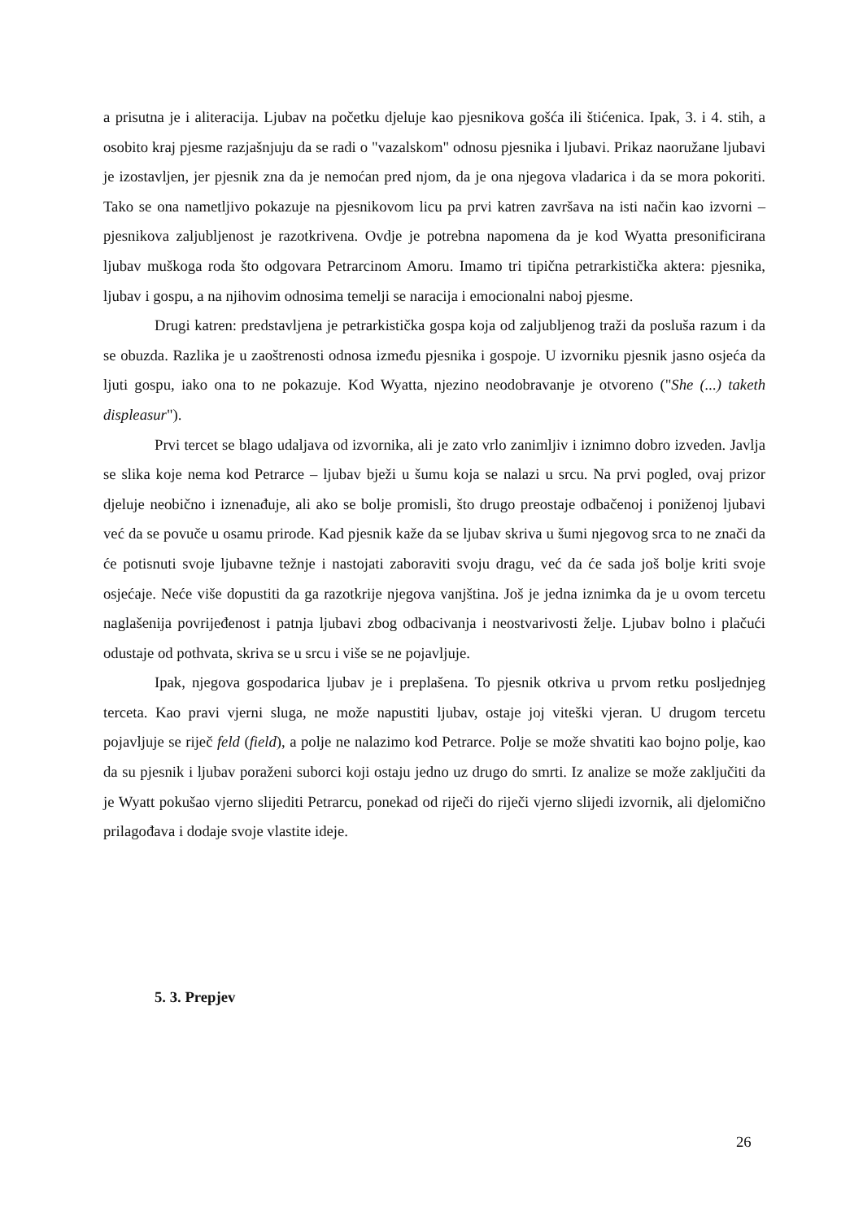a prisutna je i aliteracija. Ljubav na početku djeluje kao pjesnikova gošća ili štićenica. Ipak, 3. i 4. stih, a osobito kraj pjesme razjašnjuju da se radi o "vazalskom" odnosu pjesnika i ljubavi. Prikaz naoružane ljubavi je izostavljen, jer pjesnik zna da je nemoćan pred njom, da je ona njegova vladarica i da se mora pokoriti. Tako se ona nametljivo pokazuje na pjesnikovom licu pa prvi katren završava na isti način kao izvorni – pjesnikova zaljubljenost je razotkrivena. Ovdje je potrebna napomena da je kod Wyatta presonificirana ljubav muškoga roda što odgovara Petrarcinom Amoru. Imamo tri tipična petrarkistička aktera: pjesnika, ljubav i gospu, a na njihovim odnosima temelji se naracija i emocionalni naboj pjesme.
Drugi katren: predstavljena je petrarkistička gospa koja od zaljubljenog traži da posluša razum i da se obuzda. Razlika je u zaoštrenosti odnosa između pjesnika i gospoje. U izvorniku pjesnik jasno osjeća da ljuti gospu, iako ona to ne pokazuje. Kod Wyatta, njezino neodobravanje je otvoreno ("She (...) taketh displeasur").
Prvi tercet se blago udaljava od izvornika, ali je zato vrlo zanimljiv i iznimno dobro izveden. Javlja se slika koje nema kod Petrarce – ljubav bježi u šumu koja se nalazi u srcu. Na prvi pogled, ovaj prizor djeluje neobično i iznenađuje, ali ako se bolje promisli, što drugo preostaje odbačenoj i poniženoj ljubavi već da se povuče u osamu prirode. Kad pjesnik kaže da se ljubav skriva u šumi njegovog srca to ne znači da će potisnuti svoje ljubavne težnje i nastojati zaboraviti svoju dragu, već da će sada još bolje kriti svoje osjećaje. Neće više dopustiti da ga razotkrije njegova vanjština. Još je jedna iznimka da je u ovom tercetu naglašenija povrijeđenost i patnja ljubavi zbog odbacivanja i neostvarivosti želje. Ljubav bolno i plačući odustaje od pothvata, skriva se u srcu i više se ne pojavljuje.
Ipak, njegova gospodarica ljubav je i preplašena. To pjesnik otkriva u prvom retku posljednjeg terceta. Kao pravi vjerni sluga, ne može napustiti ljubav, ostaje joj viteški vjeran. U drugom tercetu pojavljuje se riječ feld (field), a polje ne nalazimo kod Petrarce. Polje se može shvatiti kao bojno polje, kao da su pjesnik i ljubav poraženi suborci koji ostaju jedno uz drugo do smrti. Iz analize se može zaključiti da je Wyatt pokušao vjerno slijediti Petrarcu, ponekad od riječi do riječi vjerno slijedi izvornik, ali djelomično prilagođava i dodaje svoje vlastite ideje.
5. 3. Prepjev
26